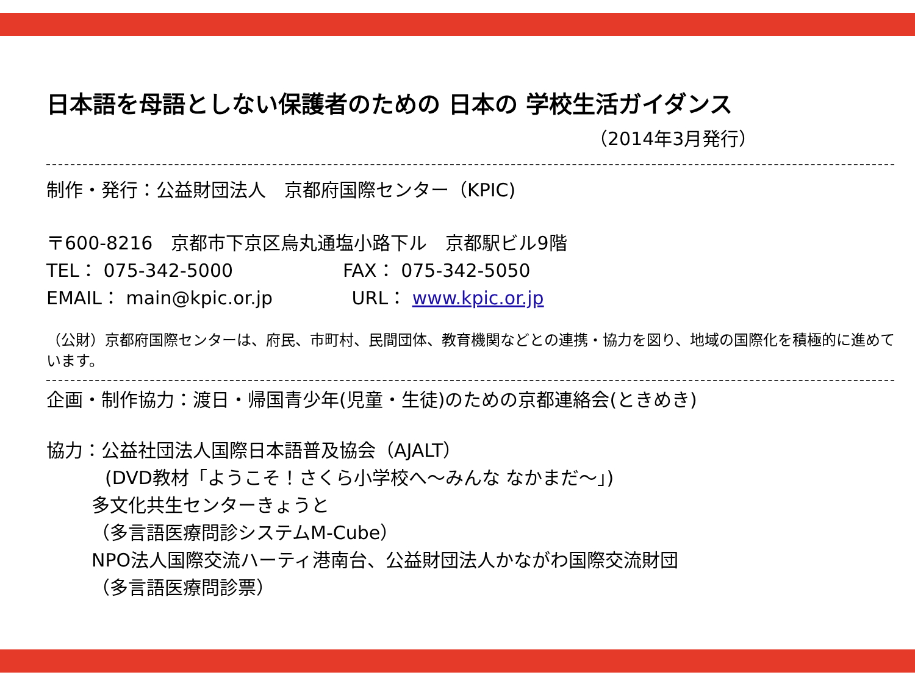日本語を母語としない保護者のための 日本の 学校生活ガイダンス
（2014年3月発行）
制作・発行：公益財団法人　京都府国際センター（KPIC)
〒600-8216　京都市下京区烏丸通塩小路下ル　京都駅ビル9階
TEL： 075-342-5000　　　　　　FAX： 075-342-5050
EMAIL： main@kpic.or.jp　　　　 URL： www.kpic.or.jp
（公財）京都府国際センターは、府民、市町村、民間団体、教育機関などとの連携・協力を図り、地域の国際化を積極的に進めています。
企画・制作協力：渡日・帰国青少年(児童・生徒)のための京都連絡会(ときめき)
協力：公益社団法人国際日本語普及協会（AJALT）
(DVD教材「ようこそ！さくら小学校へ～みんな なかまだ～」)
多文化共生センターきょうと
（多言語医療問診システムM-Cube）
NPO法人国際交流ハーティ港南台、公益財団法人かながわ国際交流財団
（多言語医療問診票）